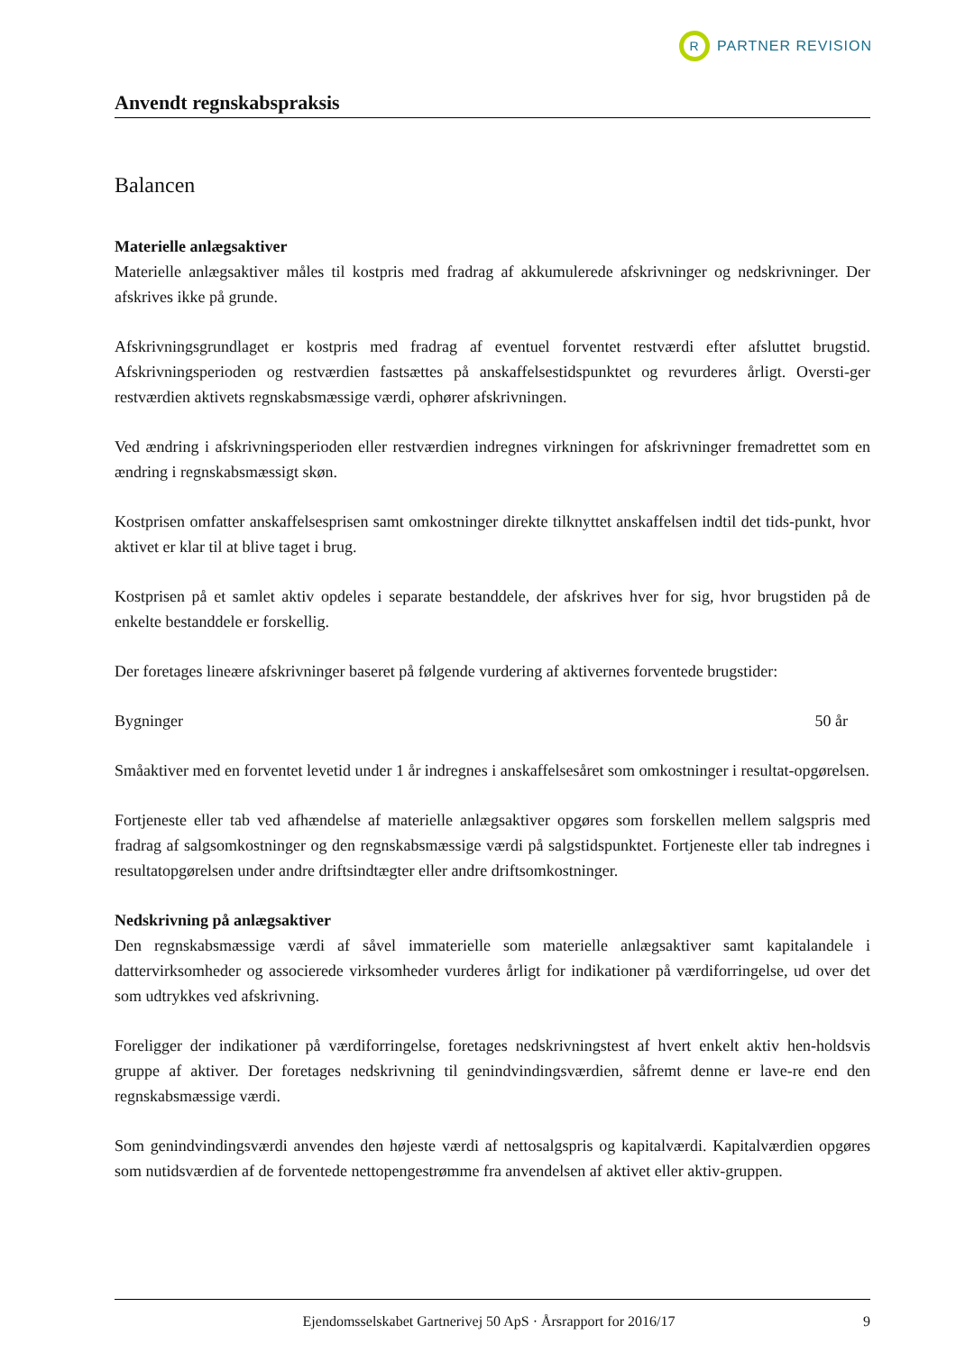R
PARTNER REVISION
Anvendt regnskabspraksis
Balancen
Materielle anlægsaktiver
Materielle anlægsaktiver måles til kostpris med fradrag af akkumulerede afskrivninger og nedskrivninger. Der afskrives ikke på grunde.
Afskrivningsgrundlaget er kostpris med fradrag af eventuel forventet restværdi efter afsluttet brugstid. Afskrivningsperioden og restværdien fastsættes på anskaffelsestidspunktet og revurderes årligt. Oversti-ger restværdien aktivets regnskabsmæssige værdi, ophører afskrivningen.
Ved ændring i afskrivningsperioden eller restværdien indregnes virkningen for afskrivninger fremadrettet som en ændring i regnskabsmæssigt skøn.
Kostprisen omfatter anskaffelsesprisen samt omkostninger direkte tilknyttet anskaffelsen indtil det tids-punkt, hvor aktivet er klar til at blive taget i brug.
Kostprisen på et samlet aktiv opdeles i separate bestanddele, der afskrives hver for sig, hvor brugstiden på de enkelte bestanddele er forskellig.
Der foretages lineære afskrivninger baseret på følgende vurdering af aktivernes forventede brugstider:
Bygninger 50 år
Småaktiver med en forventet levetid under 1 år indregnes i anskaffelsesåret som omkostninger i resultat-opgørelsen.
Fortjeneste eller tab ved afhændelse af materielle anlægsaktiver opgøres som forskellen mellem salgspris med fradrag af salgsomkostninger og den regnskabsmæssige værdi på salgstidspunktet. Fortjeneste eller tab indregnes i resultatopgørelsen under andre driftsindtægter eller andre driftsomkostninger.
Nedskrivning på anlægsaktiver
Den regnskabsmæssige værdi af såvel immaterielle som materielle anlægsaktiver samt kapitalandele i dattervirksomheder og associerede virksomheder vurderes årligt for indikationer på værdiforringelse, ud over det som udtrykkes ved afskrivning.
Foreligger der indikationer på værdiforringelse, foretages nedskrivningstest af hvert enkelt aktiv hen-holdsvis gruppe af aktiver. Der foretages nedskrivning til genindvindingsværdien, såfremt denne er lave-re end den regnskabsmæssige værdi.
Som genindvindingsværdi anvendes den højeste værdi af nettosalgspris og kapitalværdi. Kapitalværdien opgøres som nutidsværdien af de forventede nettopengestrømme fra anvendelsen af aktivet eller aktiv-gruppen.
Ejendomsselskabet Gartnerivej 50 ApS · Årsrapport for 2016/17 9